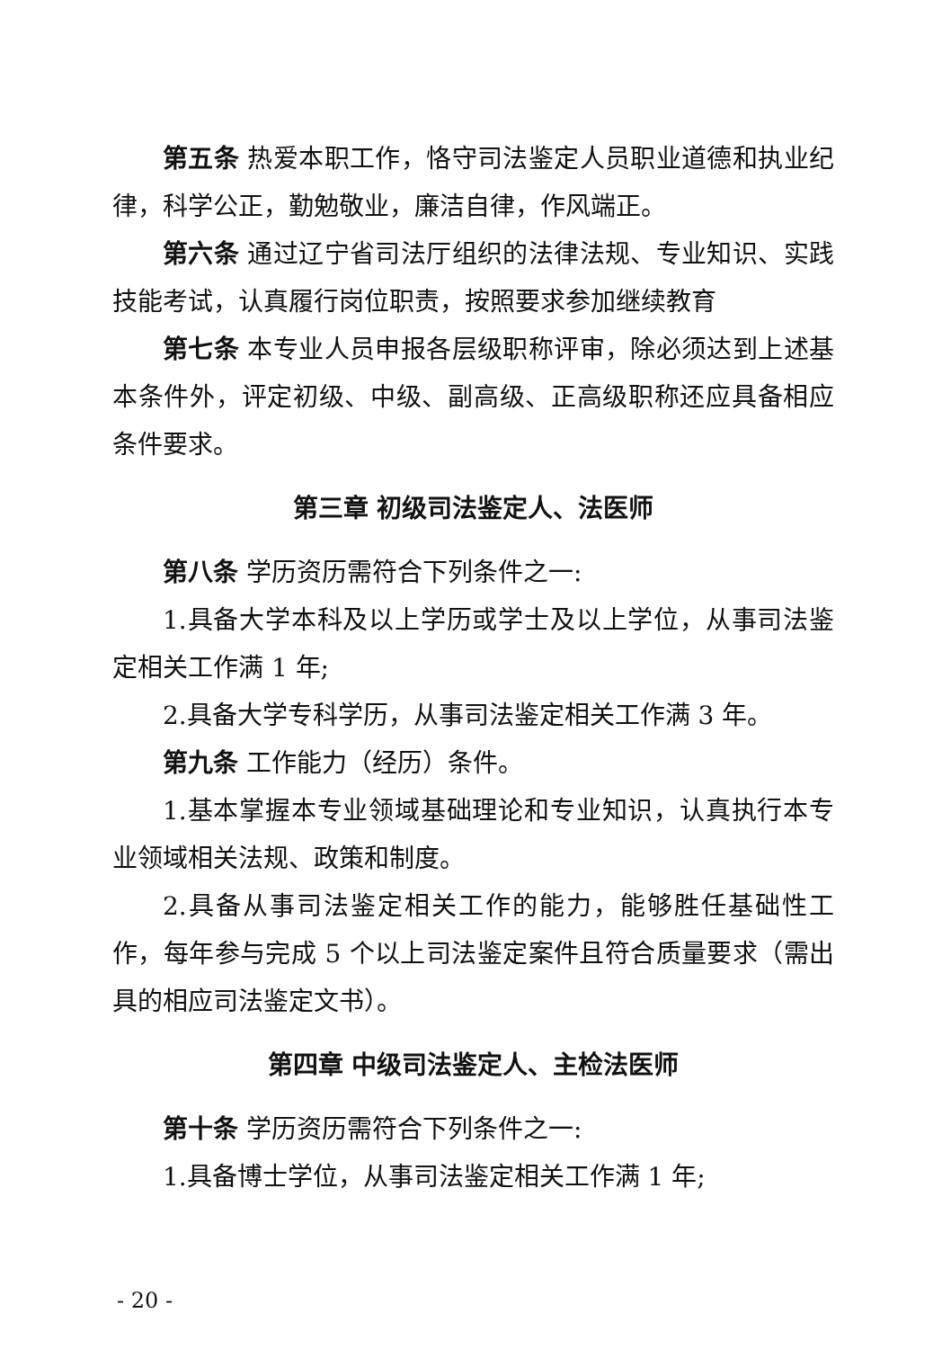第五条 热爱本职工作，恪守司法鉴定人员职业道德和执业纪律，科学公正，勤勉敬业，廉洁自律，作风端正。
第六条 通过辽宁省司法厅组织的法律法规、专业知识、实践技能考试，认真履行岗位职责，按照要求参加继续教育
第七条 本专业人员申报各层级职称评审，除必须达到上述基本条件外，评定初级、中级、副高级、正高级职称还应具备相应条件要求。
第三章 初级司法鉴定人、法医师
第八条 学历资历需符合下列条件之一:
1.具备大学本科及以上学历或学士及以上学位，从事司法鉴定相关工作满 1 年;
2.具备大学专科学历，从事司法鉴定相关工作满 3 年。
第九条 工作能力（经历）条件。
1.基本掌握本专业领域基础理论和专业知识，认真执行本专业领域相关法规、政策和制度。
2.具备从事司法鉴定相关工作的能力，能够胜任基础性工作，每年参与完成 5 个以上司法鉴定案件且符合质量要求（需出具的相应司法鉴定文书）。
第四章 中级司法鉴定人、主检法医师
第十条 学历资历需符合下列条件之一:
1.具备博士学位，从事司法鉴定相关工作满 1 年;
- 20 -